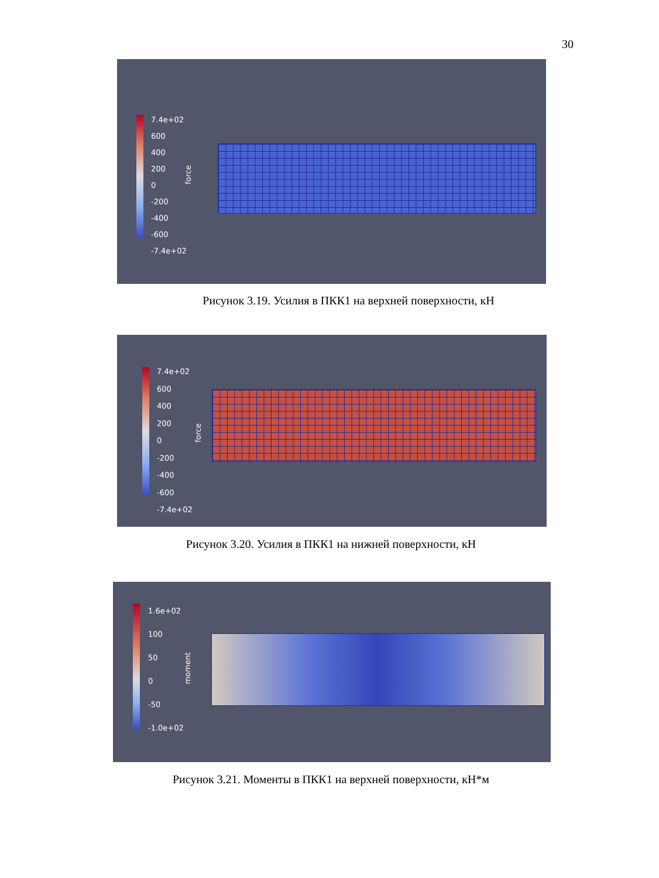30
7.4e+02
600
400
200
0
-200
-400
-600
-7.4e+02
force
Рисунок 3.19. Усилия в ПКК1 на верхней поверхности, кН
7.4e+02
600
400
200
0
-200
-400
-600
-7.4e+02
force
Рисунок 3.20. Усилия в ПКК1 на нижней поверхности, кН
1.6e+02
100
50
0
-50
-1.0e+02
moment
Рисунок 3.21. Моменты в ПКК1 на верхней поверхности, кН*м